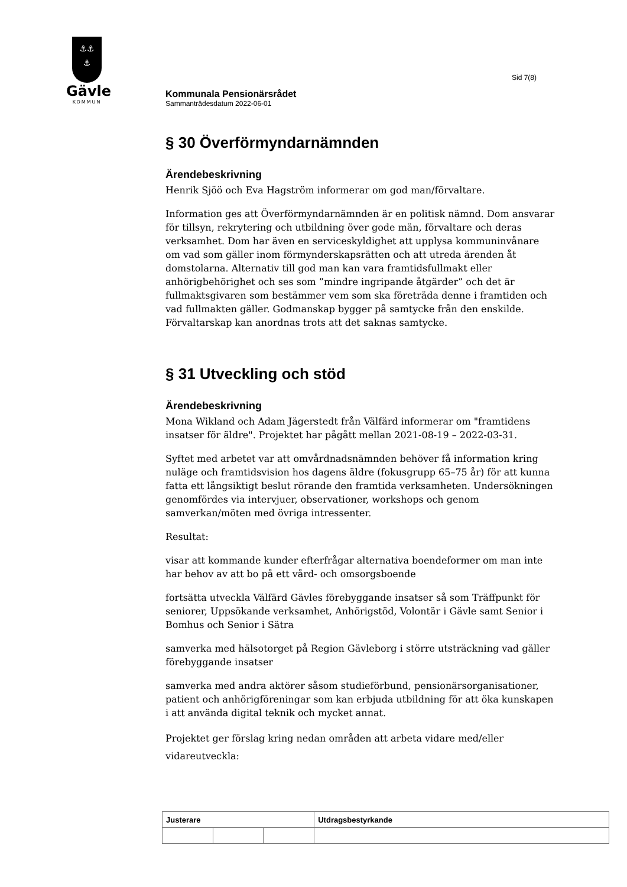⚓⚓
⚓
Gävle
KOMMUN
Sid 7(8)
Kommunala Pensionärsrådet
Sammanträdesdatum 2022-06-01
§ 30 Överförmyndarnämnden
Ärendebeskrivning
Henrik Sjöö och Eva Hagström informerar om god man/förvaltare.
Information ges att Överförmyndarnämnden är en politisk nämnd. Dom ansvarar för tillsyn, rekrytering och utbildning över gode män, förvaltare och deras verksamhet. Dom har även en serviceskyldighet att upplysa kommuninvånare om vad som gäller inom förmynderskapsrätten och att utreda ärenden åt domstolarna. Alternativ till god man kan vara framtidsfullmakt eller anhörigbehörighet och ses som ”mindre ingripande åtgärder” och det är fullmaktsgivaren som bestämmer vem som ska företräda denne i framtiden och vad fullmakten gäller. Godmanskap bygger på samtycke från den enskilde. Förvaltarskap kan anordnas trots att det saknas samtycke.
§ 31 Utveckling och stöd
Ärendebeskrivning
Mona Wikland och Adam Jägerstedt från Välfärd informerar om "framtidens insatser för äldre". Projektet har pågått mellan 2021-08-19 – 2022-03-31.
Syftet med arbetet var att omvårdnadsnämnden behöver få information kring nuläge och framtidsvision hos dagens äldre (fokusgrupp 65–75 år) för att kunna fatta ett långsiktigt beslut rörande den framtida verksamheten. Undersökningen genomfördes via intervjuer, observationer, workshops och genom samverkan/möten med övriga intressenter.
Resultat:
visar att kommande kunder efterfrågar alternativa boendeformer om man inte har behov av att bo på ett vård- och omsorgsboende
fortsätta utveckla Välfärd Gävles förebyggande insatser så som Träffpunkt för seniorer, Uppsökande verksamhet, Anhörigstöd, Volontär i Gävle samt Senior i Bomhus och Senior i Sätra
samverka med hälsotorget på Region Gävleborg i större utsträckning vad gäller förebyggande insatser
samverka med andra aktörer såsom studieförbund, pensionärsorganisationer, patient och anhörigföreningar som kan erbjuda utbildning för att öka kunskapen i att använda digital teknik och mycket annat.
Projektet ger förslag kring nedan områden att arbeta vidare med/eller vidareutveckla:
| Justerare | | | Utdragsbestyrkande |
| --- | --- | --- | --- |